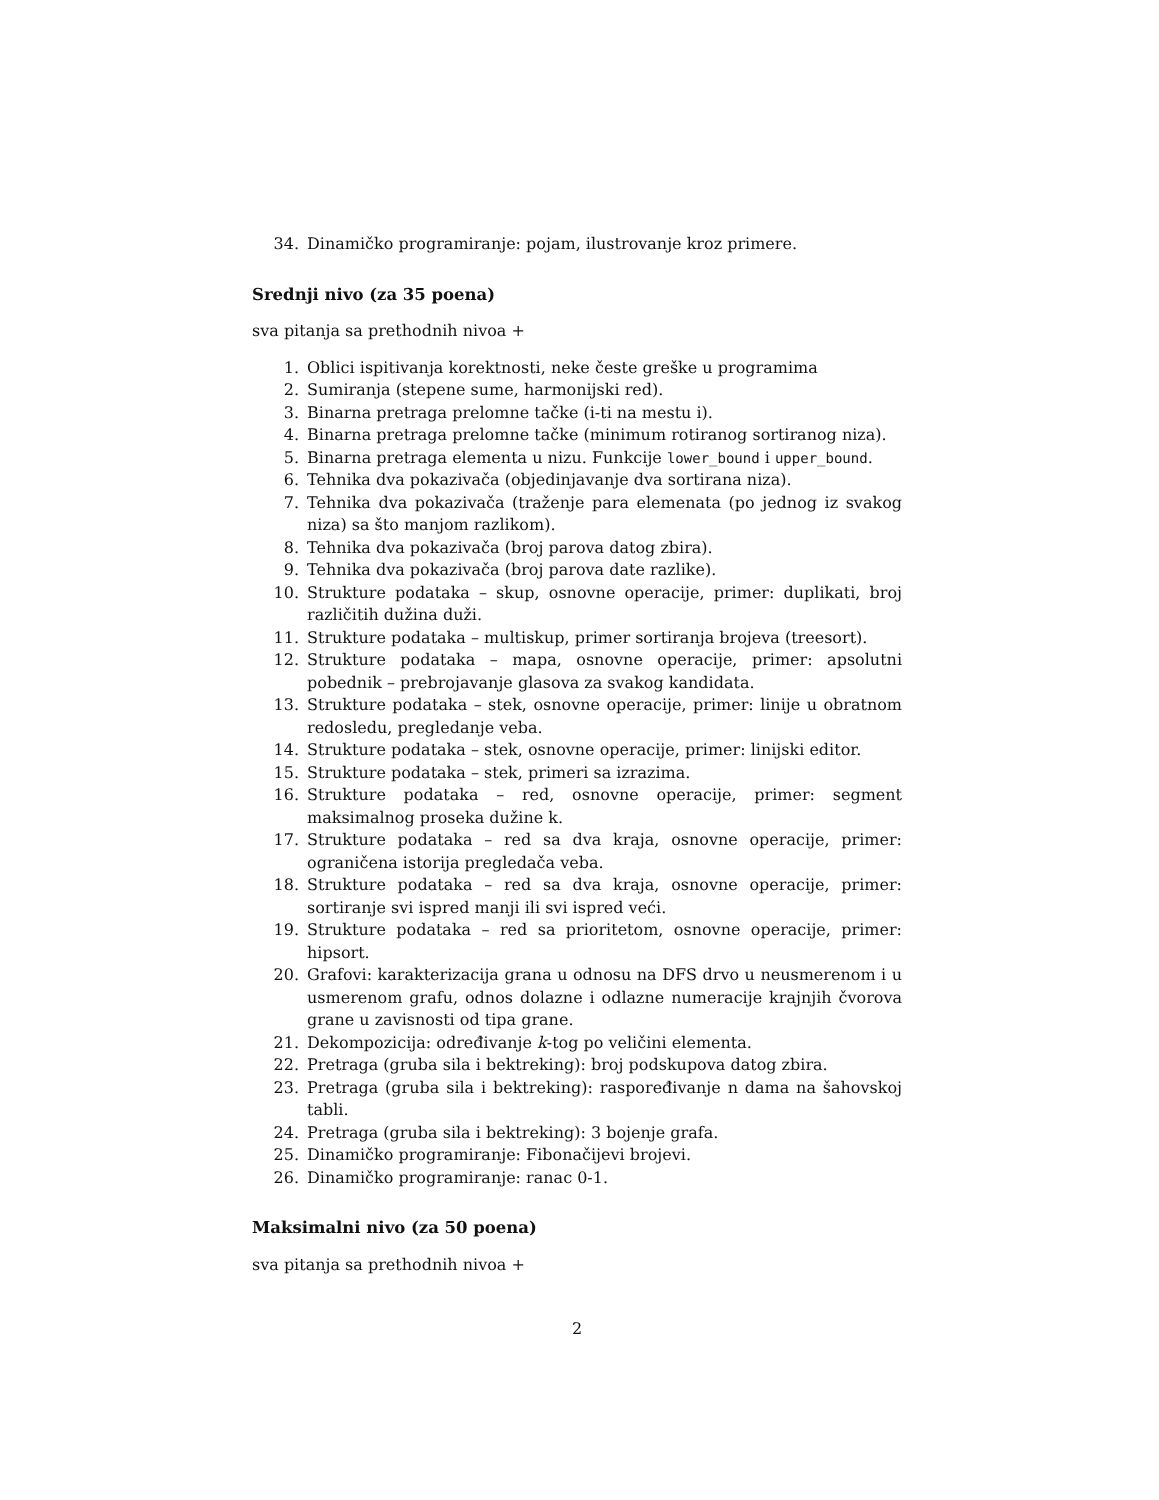34. Dinamičko programiranje: pojam, ilustrovanje kroz primere.
Srednji nivo (za 35 poena)
sva pitanja sa prethodnih nivoa +
1. Oblici ispitivanja korektnosti, neke česte greške u programima
2. Sumiranja (stepene sume, harmonijski red).
3. Binarna pretraga prelomne tačke (i-ti na mestu i).
4. Binarna pretraga prelomne tačke (minimum rotiranog sortiranog niza).
5. Binarna pretraga elementa u nizu. Funkcije lower_bound i upper_bound.
6. Tehnika dva pokazivača (objedinjavanje dva sortirana niza).
7. Tehnika dva pokazivača (traženje para elemenata (po jednog iz svakog niza) sa što manjom razlikom).
8. Tehnika dva pokazivača (broj parova datog zbira).
9. Tehnika dva pokazivača (broj parova date razlike).
10. Strukture podataka – skup, osnovne operacije, primer: duplikati, broj različitih dužina duži.
11. Strukture podataka – multiskup, primer sortiranja brojeva (treesort).
12. Strukture podataka – mapa, osnovne operacije, primer: apsolutni pobednik – prebrojavanje glasova za svakog kandidata.
13. Strukture podataka – stek, osnovne operacije, primer: linije u obratnom redosledu, pregledanje veba.
14. Strukture podataka – stek, osnovne operacije, primer: linijski editor.
15. Strukture podataka – stek, primeri sa izrazima.
16. Strukture podataka – red, osnovne operacije, primer: segment maksimalnog proseka dužine k.
17. Strukture podataka – red sa dva kraja, osnovne operacije, primer: ograničena istorija pregledača veba.
18. Strukture podataka – red sa dva kraja, osnovne operacije, primer: sortiranje svi ispred manji ili svi ispred veći.
19. Strukture podataka – red sa prioritetom, osnovne operacije, primer: hipsort.
20. Grafovi: karakterizacija grana u odnosu na DFS drvo u neusmerenom i u usmerenom grafu, odnos dolazne i odlazne numeracije krajnjih čvorova grane u zavisnosti od tipa grane.
21. Dekompozicija: određivanje k-tog po veličini elementa.
22. Pretraga (gruba sila i bektreking): broj podskupova datog zbira.
23. Pretraga (gruba sila i bektreking): raspoređivanje n dama na šahovskoj tabli.
24. Pretraga (gruba sila i bektreking): 3 bojenje grafa.
25. Dinamičko programiranje: Fibonačijevi brojevi.
26. Dinamičko programiranje: ranac 0-1.
Maksimalni nivo (za 50 poena)
sva pitanja sa prethodnih nivoa +
2